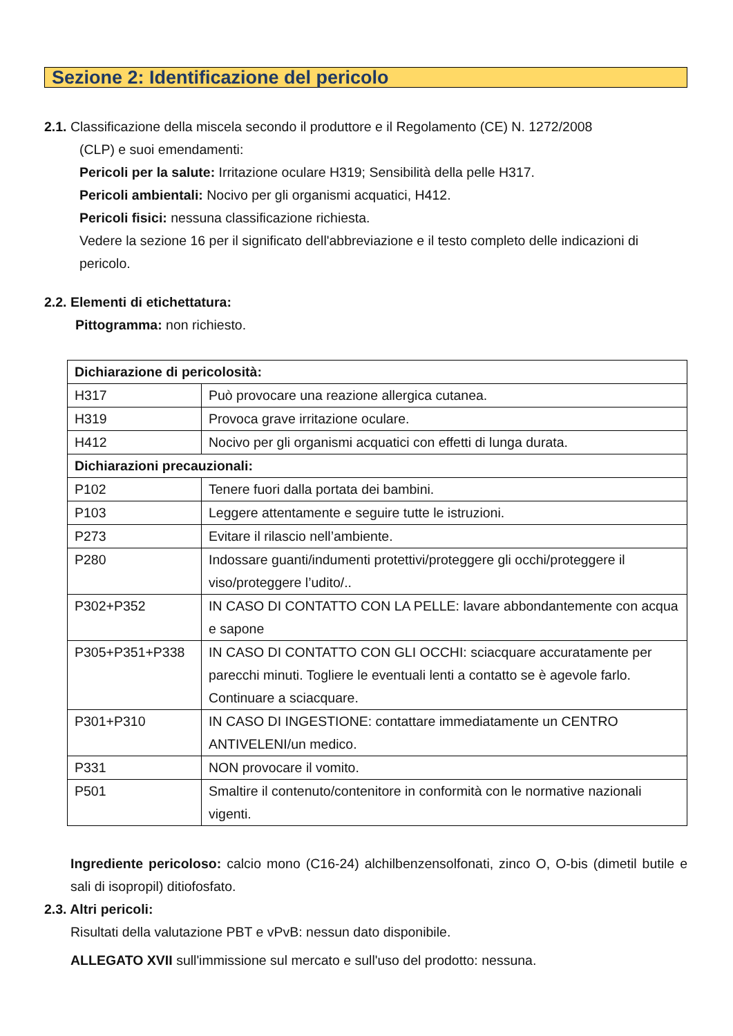Sezione 2: Identificazione del pericolo
2.1. Classificazione della miscela secondo il produttore e il Regolamento (CE) N. 1272/2008
(CLP) e suoi emendamenti:
Pericoli per la salute: Irritazione oculare H319; Sensibilità della pelle H317.
Pericoli ambientali: Nocivo per gli organismi acquatici, H412.
Pericoli fisici: nessuna classificazione richiesta.
Vedere la sezione 16 per il significato dell'abbreviazione e il testo completo delle indicazioni di pericolo.
2.2. Elementi di etichettatura:
Pittogramma: non richiesto.
| Dichiarazione di pericolosità: | |
| H317 | Può provocare una reazione allergica cutanea. |
| H319 | Provoca grave irritazione oculare. |
| H412 | Nocivo per gli organismi acquatici con effetti di lunga durata. |
| Dichiarazioni precauzionali: | |
| P102 | Tenere fuori dalla portata dei bambini. |
| P103 | Leggere attentamente e seguire tutte le istruzioni. |
| P273 | Evitare il rilascio nell’ambiente. |
| P280 | Indossare guanti/indumenti protettivi/proteggere gli occhi/proteggere il viso/proteggere l’udito/.. |
| P302+P352 | IN CASO DI CONTATTO CON LA PELLE: lavare abbondantemente con acqua e sapone |
| P305+P351+P338 | IN CASO DI CONTATTO CON GLI OCCHI: sciacquare accuratamente per parecchi minuti. Togliere le eventuali lenti a contatto se è agevole farlo. Continuare a sciacquare. |
| P301+P310 | IN CASO DI INGESTIONE: contattare immediatamente un CENTRO ANTIVELENI/un medico. |
| P331 | NON provocare il vomito. |
| P501 | Smaltire il contenuto/contenitore in conformità con le normative nazionali vigenti. |
Ingrediente pericoloso: calcio mono (C16-24) alchilbenzensolfonati, zinco O, O-bis (dimetil butile e sali di isopropil) ditiofosfato.
2.3. Altri pericoli:
Risultati della valutazione PBT e vPvB: nessun dato disponibile.
ALLEGATO XVII sull'immissione sul mercato e sull'uso del prodotto: nessuna.